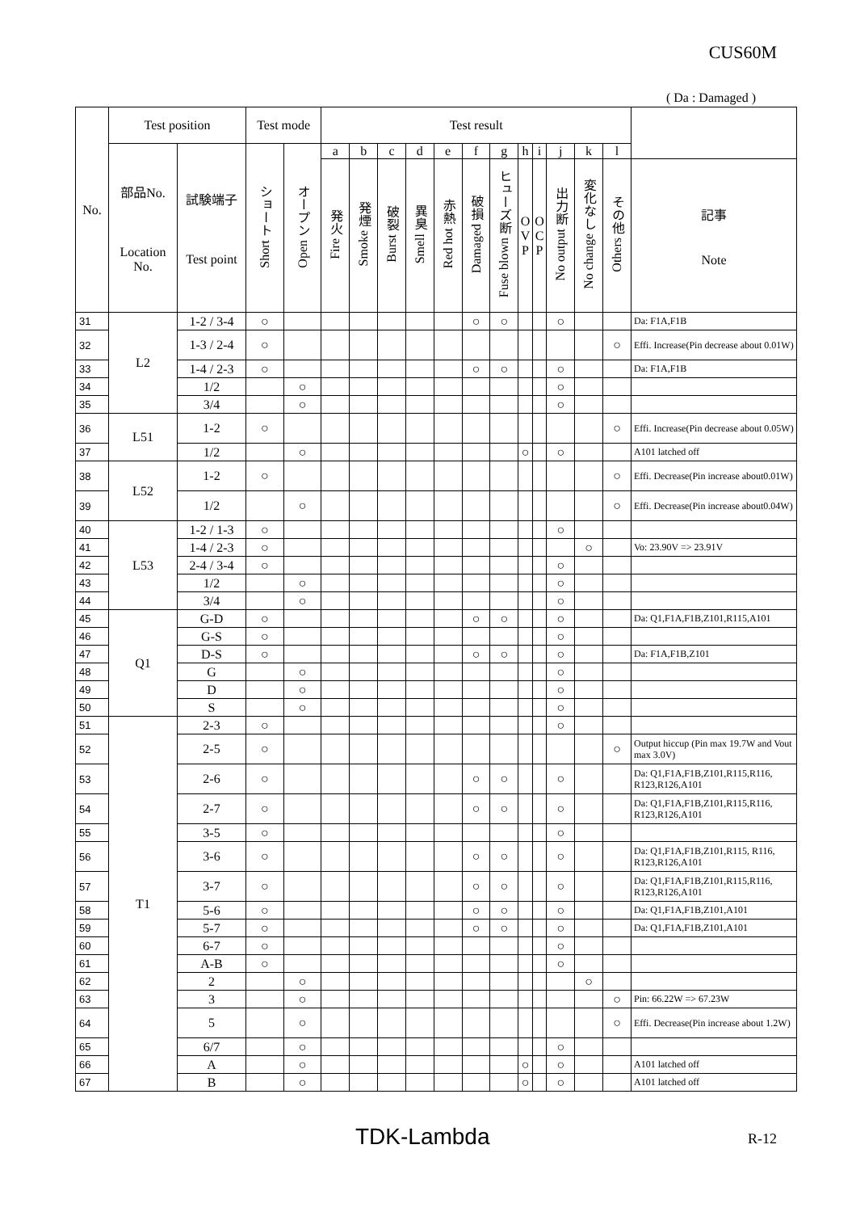CUS60M
( Da : Damaged )
| No. | Test position | | Test mode | | Test result | | | | | | | | | | | | |
| --- | --- | --- | --- | --- | --- | --- | --- | --- | --- | --- | --- | --- | --- | --- | --- | --- | --- |
| | 部品No. Location No. | 試験端子 Test point | ショート Short | オープン Open | a | b | c | d | e | f | g | h | i | j | k | l | |
| | | | | | 発火 Fire | 発煙 Smoke | 破裂 Burst | 異臭 Smell | 赤熱 Red hot | 破損 Damaged | ヒューズ断 Fuse blown | O V P | O C P | 出力断 No output | 変化なし No change | その他 Others | 記事 Note |
| 31 | L2 | 1-2 / 3-4 | ○ | | | | | | | ○ | ○ | | | ○ | | | Da: F1A,F1B |
| 32 | | 1-3 / 2-4 | ○ | | | | | | | | | | | | | ○ | Effi. Increase(Pin decrease about 0.01W) |
| 33 | | 1-4 / 2-3 | ○ | | | | | | | ○ | ○ | | | ○ | | | Da: F1A,F1B |
| 34 | | 1/2 | | ○ | | | | | | | | | | ○ | | | |
| 35 | | 3/4 | | ○ | | | | | | | | | | ○ | | | |
| 36 | L51 | 1-2 | ○ | | | | | | | | | | | | | ○ | Effi. Increase(Pin decrease about 0.05W) |
| 37 | | 1/2 | | ○ | | | | | | | | ○ | | ○ | | | A101 latched off |
| 38 | L52 | 1-2 | ○ | | | | | | | | | | | | | ○ | Effi. Decrease(Pin increase about0.01W) |
| 39 | | 1/2 | | ○ | | | | | | | | | | | | ○ | Effi. Decrease(Pin increase about0.04W) |
| 40 | L53 | 1-2 / 1-3 | ○ | | | | | | | | | | | ○ | | | |
| 41 | | 1-4 / 2-3 | ○ | | | | | | | | | | | | ○ | | Vo: 23.90V => 23.91V |
| 42 | | 2-4 / 3-4 | ○ | | | | | | | | | | | ○ | | | |
| 43 | | 1/2 | | ○ | | | | | | | | | | ○ | | | |
| 44 | | 3/4 | | ○ | | | | | | | | | | ○ | | | |
| 45 | Q1 | G-D | ○ | | | | | | | ○ | ○ | | | ○ | | | Da: Q1,F1A,F1B,Z101,R115,A101 |
| 46 | | G-S | ○ | | | | | | | | | | | ○ | | | |
| 47 | | D-S | ○ | | | | | | | ○ | ○ | | | ○ | | | Da: F1A,F1B,Z101 |
| 48 | | G | | ○ | | | | | | | | | | ○ | | | |
| 49 | | D | | ○ | | | | | | | | | | ○ | | | |
| 50 | | S | | ○ | | | | | | | | | | ○ | | | |
| 51 | T1 | 2-3 | ○ | | | | | | | | | | | ○ | | | |
| 52 | | 2-5 | ○ | | | | | | | | | | | | | ○ | Output hiccup (Pin max 19.7W and Vout max 3.0V) |
| 53 | | 2-6 | ○ | | | | | | | ○ | ○ | | | ○ | | | Da: Q1,F1A,F1B,Z101,R115,R116, R123,R126,A101 |
| 54 | | 2-7 | ○ | | | | | | | ○ | ○ | | | ○ | | | Da: Q1,F1A,F1B,Z101,R115,R116, R123,R126,A101 |
| 55 | | 3-5 | ○ | | | | | | | | | | | ○ | | | |
| 56 | | 3-6 | ○ | | | | | | | ○ | ○ | | | ○ | | | Da: Q1,F1A,F1B,Z101,R115, R116, R123,R126,A101 |
| 57 | | 3-7 | ○ | | | | | | | ○ | ○ | | | ○ | | | Da: Q1,F1A,F1B,Z101,R115,R116, R123,R126,A101 |
| 58 | | 5-6 | ○ | | | | | | | ○ | ○ | | | ○ | | | Da: Q1,F1A,F1B,Z101,A101 |
| 59 | | 5-7 | ○ | | | | | | | ○ | ○ | | | ○ | | | Da: Q1,F1A,F1B,Z101,A101 |
| 60 | | 6-7 | ○ | | | | | | | | | | | ○ | | | |
| 61 | | A-B | ○ | | | | | | | | | | | ○ | | | |
| 62 | | 2 | | ○ | | | | | | | | | | | ○ | | |
| 63 | | 3 | | ○ | | | | | | | | | | | | ○ | Pin: 66.22W => 67.23W |
| 64 | | 5 | | ○ | | | | | | | | | | | | ○ | Effi. Decrease(Pin increase about 1.2W) |
| 65 | | 6/7 | | ○ | | | | | | | | | | ○ | | | |
| 66 | | A | | ○ | | | | | | | | ○ | | ○ | | | A101 latched off |
| 67 | | B | | ○ | | | | | | | | ○ | | ○ | | | A101 latched off |
TDK-Lambda R-12